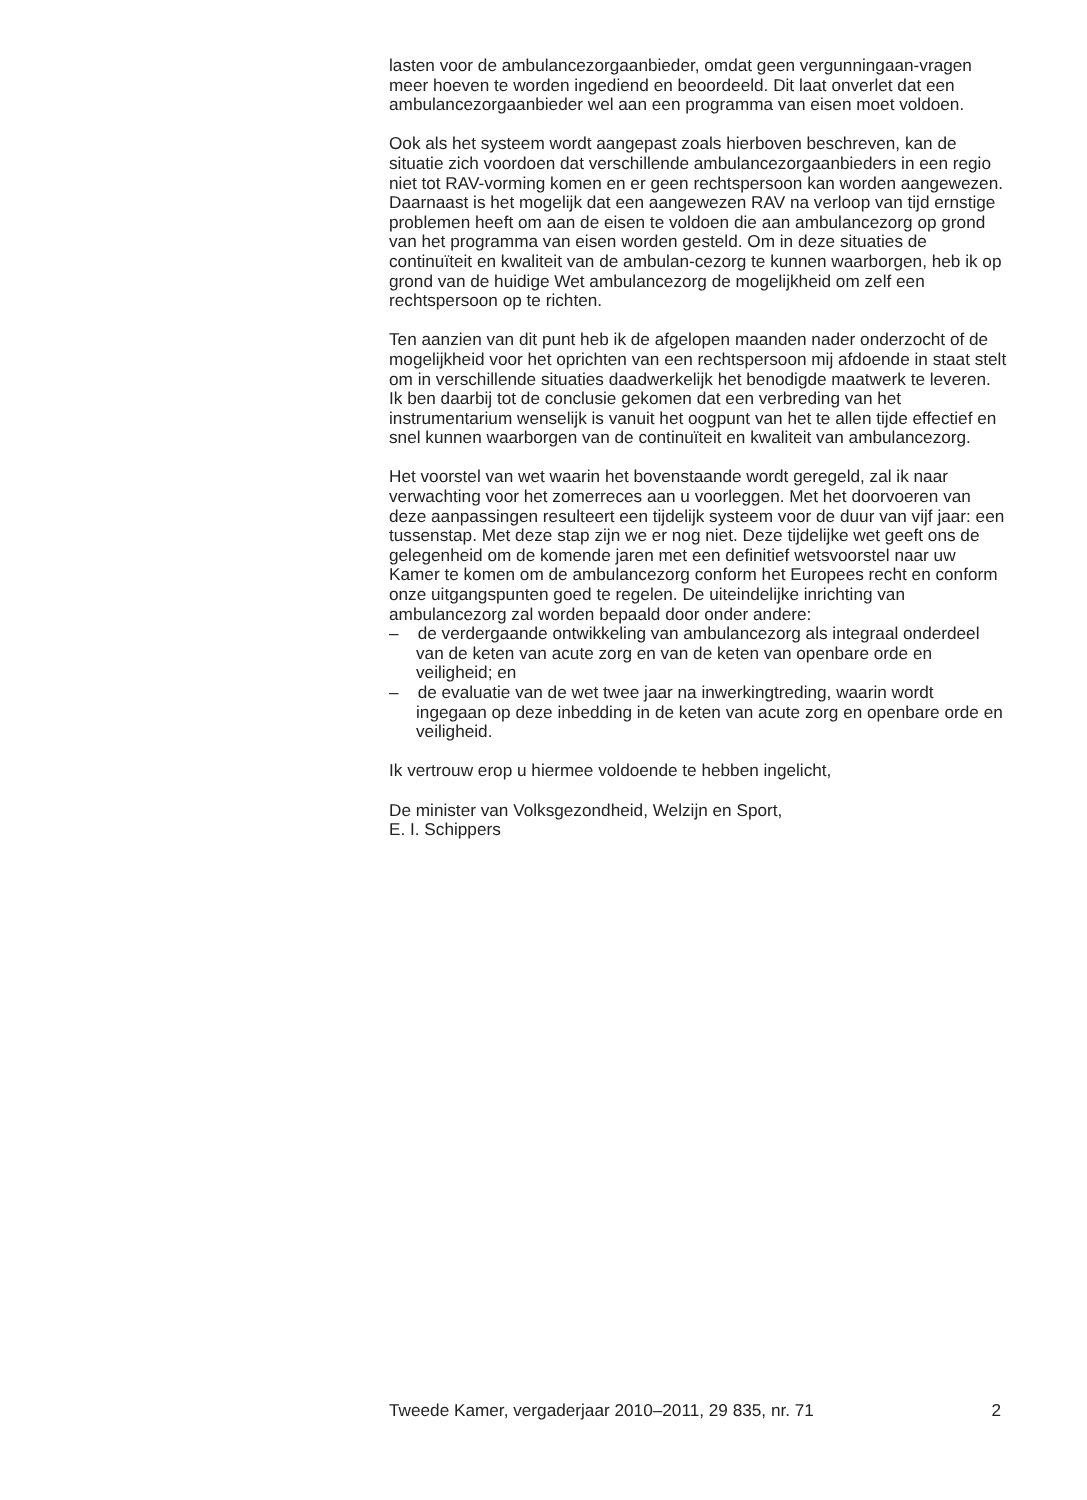lasten voor de ambulancezorgaanbieder, omdat geen vergunningaan-vragen meer hoeven te worden ingediend en beoordeeld. Dit laat onverlet dat een ambulancezorgaanbieder wel aan een programma van eisen moet voldoen.
Ook als het systeem wordt aangepast zoals hierboven beschreven, kan de situatie zich voordoen dat verschillende ambulancezorgaanbieders in een regio niet tot RAV-vorming komen en er geen rechtspersoon kan worden aangewezen. Daarnaast is het mogelijk dat een aangewezen RAV na verloop van tijd ernstige problemen heeft om aan de eisen te voldoen die aan ambulancezorg op grond van het programma van eisen worden gesteld. Om in deze situaties de continuïteit en kwaliteit van de ambulan-cezorg te kunnen waarborgen, heb ik op grond van de huidige Wet ambulancezorg de mogelijkheid om zelf een rechtspersoon op te richten.
Ten aanzien van dit punt heb ik de afgelopen maanden nader onderzocht of de mogelijkheid voor het oprichten van een rechtspersoon mij afdoende in staat stelt om in verschillende situaties daadwerkelijk het benodigde maatwerk te leveren. Ik ben daarbij tot de conclusie gekomen dat een verbreding van het instrumentarium wenselijk is vanuit het oogpunt van het te allen tijde effectief en snel kunnen waarborgen van de continuïteit en kwaliteit van ambulancezorg.
Het voorstel van wet waarin het bovenstaande wordt geregeld, zal ik naar verwachting voor het zomerreces aan u voorleggen. Met het doorvoeren van deze aanpassingen resulteert een tijdelijk systeem voor de duur van vijf jaar: een tussenstap. Met deze stap zijn we er nog niet. Deze tijdelijke wet geeft ons de gelegenheid om de komende jaren met een definitief wetsvoorstel naar uw Kamer te komen om de ambulancezorg conform het Europees recht en conform onze uitgangspunten goed te regelen. De uiteindelijke inrichting van ambulancezorg zal worden bepaald door onder andere:
– de verdergaande ontwikkeling van ambulancezorg als integraal onderdeel van de keten van acute zorg en van de keten van openbare orde en veiligheid; en
– de evaluatie van de wet twee jaar na inwerkingtreding, waarin wordt ingegaan op deze inbedding in de keten van acute zorg en openbare orde en veiligheid.
Ik vertrouw erop u hiermee voldoende te hebben ingelicht,
De minister van Volksgezondheid, Welzijn en Sport,
E. I. Schippers
Tweede Kamer, vergaderjaar 2010–2011, 29 835, nr. 71 2